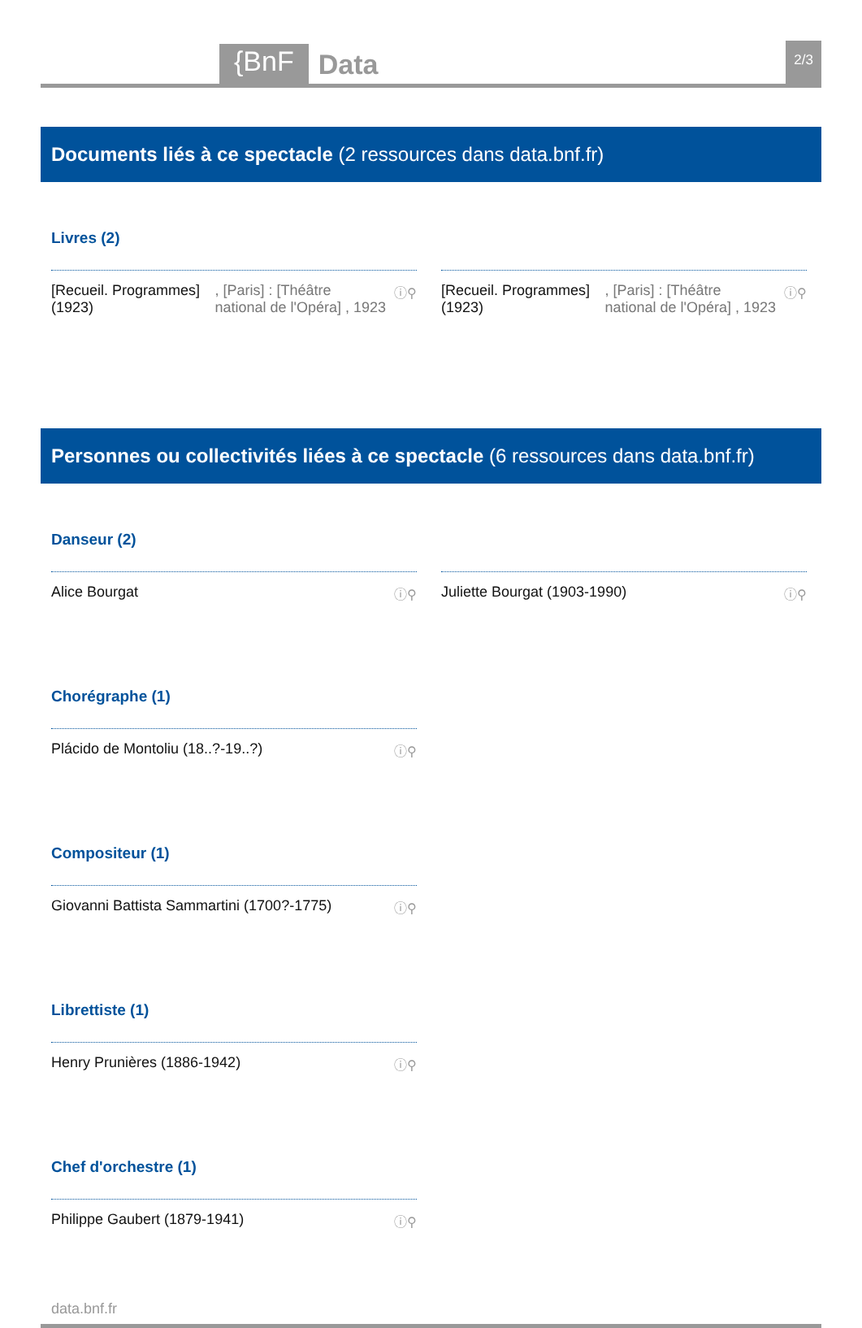{BnF Data 2/3
Documents liés à ce spectacle (2 ressources dans data.bnf.fr)
Livres (2)
[Recueil. Programmes] (1923), [Paris] : [Théâtre national de l'Opéra] , 1923 ⓘ⚲
[Recueil. Programmes] (1923), [Paris] : [Théâtre national de l'Opéra] , 1923 ⓘ⚲
Personnes ou collectivités liées à ce spectacle (6 ressources dans data.bnf.fr)
Danseur (2)
Alice Bourgat ⓘ⚲ Juliette Bourgat (1903-1990) ⓘ⚲
Chorégraphe (1)
Plácido de Montoliu (18..?-19..?) ⓘ⚲
Compositeur (1)
Giovanni Battista Sammartini (1700?-1775) ⓘ⚲
Librettiste (1)
Henry Prunières (1886-1942) ⓘ⚲
Chef d'orchestre (1)
Philippe Gaubert (1879-1941) ⓘ⚲
data.bnf.fr